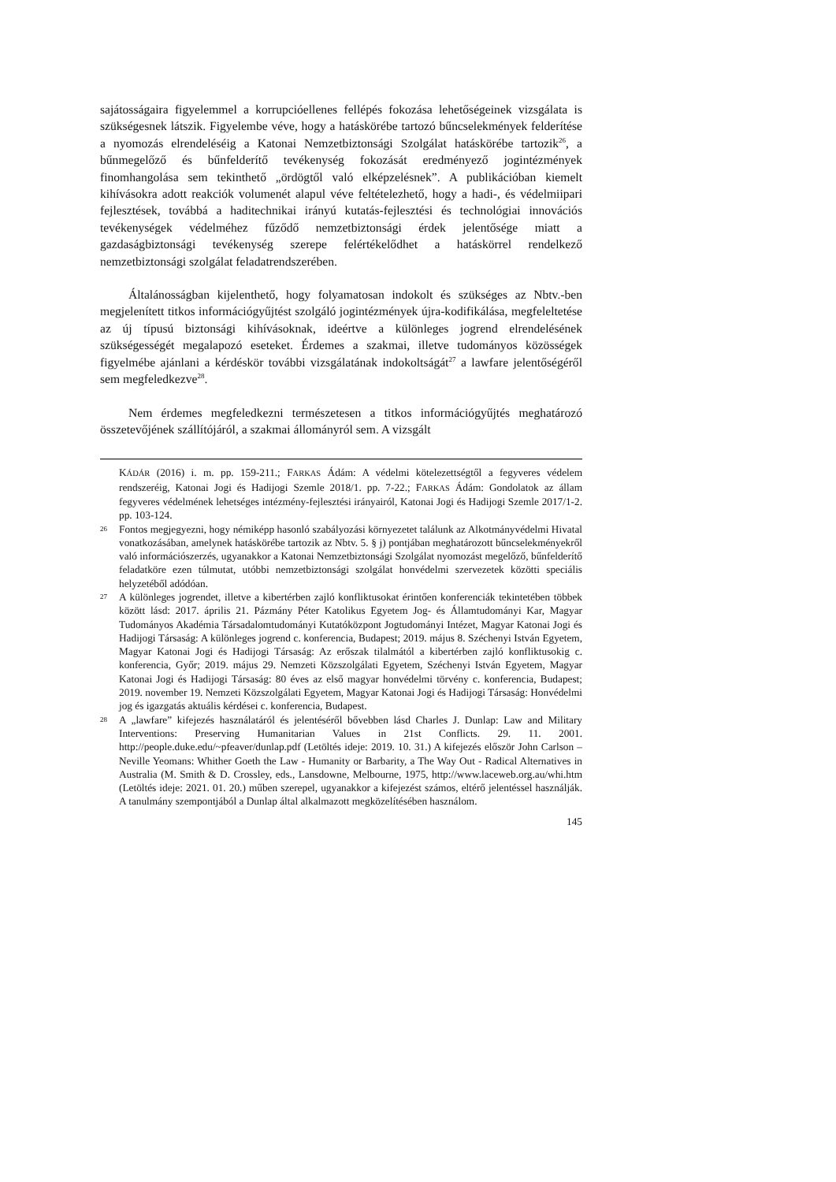sajátosságaira figyelemmel a korrupcióellenes fellépés fokozása lehetőségeinek vizsgálata is szükségesnek látszik. Figyelembe véve, hogy a hatáskörébe tartozó bűncselekmények felderítése a nyomozás elrendeléséig a Katonai Nemzetbiztonsági Szolgálat hatáskörébe tartozik<sup>26</sup>, a bűnmegelőző és bűnfelderítő tevékenység fokozását eredményező jogintézmények finomhangolása sem tekinthető „ördögtől való elképzelésnek”. A publikációban kiemelt kihívásokra adott reakciók volumenét alapul véve feltételezhető, hogy a hadi-, és védelmiipari fejlesztések, továbbá a haditechnikai irányú kutatás-fejlesztési és technológiai innovációs tevékenységek védelméhez fűződő nemzetbiztonsági érdek jelentősége miatt a gazdaságbiztonsági tevékenység szerepe felértékelődhet a hatáskörrel rendelkező nemzetbiztonsági szolgálat feladatrendszerében.
Általánosságban kijelenthető, hogy folyamatosan indokolt és szükséges az Nbtv.-ben megjelenített titkos információgyűjtést szolgáló jogintézmények újra-kodifikálása, megfeleltetése az új típusú biztonsági kihívásoknak, ideértve a különleges jogrend elrendelésének szükségességét megalapozó eseteket. Érdemes a szakmai, illetve tudományos közösségek figyelmébe ajánlani a kérdéskör további vizsgálatának indokoltságát<sup>27</sup> a lawfare jelentőségéről sem megfeledkezve<sup>28</sup>.
Nem érdemes megfeledkezni természetesen a titkos információgyűjtés meghatározó összetevőjének szállítójáról, a szakmai állományról sem. A vizsgált
KÁDÁR (2016) i. m. pp. 159-211.; FARKAS Ádám: A védelmi kötelezettségtől a fegyveres védelem rendszeréig, Katonai Jogi és Hadijogi Szemle 2018/1. pp. 7-22.; FARKAS Ádám: Gondolatok az állam fegyveres védelmének lehetséges intézmény-fejlesztési irányairól, Katonai Jogi és Hadijogi Szemle 2017/1-2. pp. 103-124.
26 Fontos megjegyezni, hogy némiképp hasonló szabályozási környezetet találunk az Alkotmányvédelmi Hivatal vonatkozásában, amelynek hatáskörébe tartozik az Nbtv. 5. § j) pontjában meghatározott bűncselekményekről való információszerzés, ugyanakkor a Katonai Nemzetbiztonsági Szolgálat nyomozást megelőző, bűnfelderítő feladatköre ezen túlmutat, utóbbi nemzetbiztonsági szolgálat honvédelmi szervezetek közötti speciális helyzetéből adódóan.
27 A különleges jogrendet, illetve a kibertérben zajló konfliktusokat érintően konferenciák tekintetében többek között lásd: 2017. április 21. Pázmány Péter Katolikus Egyetem Jog- és Államtudományi Kar, Magyar Tudományos Akadémia Társadalomtudományi Kutatóközpont Jogtudományi Intézet, Magyar Katonai Jogi és Hadijogi Társaság: A különleges jogrend c. konferencia, Budapest; 2019. május 8. Széchenyi István Egyetem, Magyar Katonai Jogi és Hadijogi Társaság: Az erőszak tilalmától a kibertérben zajló konfliktusokig c. konferencia, Győr; 2019. május 29. Nemzeti Közszolgálati Egyetem, Széchenyi István Egyetem, Magyar Katonai Jogi és Hadijogi Társaság: 80 éves az első magyar honvédelmi törvény c. konferencia, Budapest; 2019. november 19. Nemzeti Közszolgálati Egyetem, Magyar Katonai Jogi és Hadijogi Társaság: Honvédelmi jog és igazgatás aktuális kérdései c. konferencia, Budapest.
28 A „lawfare” kifejezés használatáról és jelentéséről bővebben lásd Charles J. Dunlap: Law and Military Interventions: Preserving Humanitarian Values in 21st Conflicts. 29. 11. 2001. http://people.duke.edu/~pfeaver/dunlap.pdf (Letöltés ideje: 2019. 10. 31.) A kifejezés először John Carlson – Neville Yeomans: Whither Goeth the Law - Humanity or Barbarity, a The Way Out - Radical Alternatives in Australia (M. Smith & D. Crossley, eds., Lansdowne, Melbourne, 1975, http://www.laceweb.org.au/whi.htm (Letöltés ideje: 2021. 01. 20.) műben szerepel, ugyanakkor a kifejezést számos, eltérő jelentéssel használják. A tanulmány szempontjából a Dunlap által alkalmazott megközelítésében használom.
145